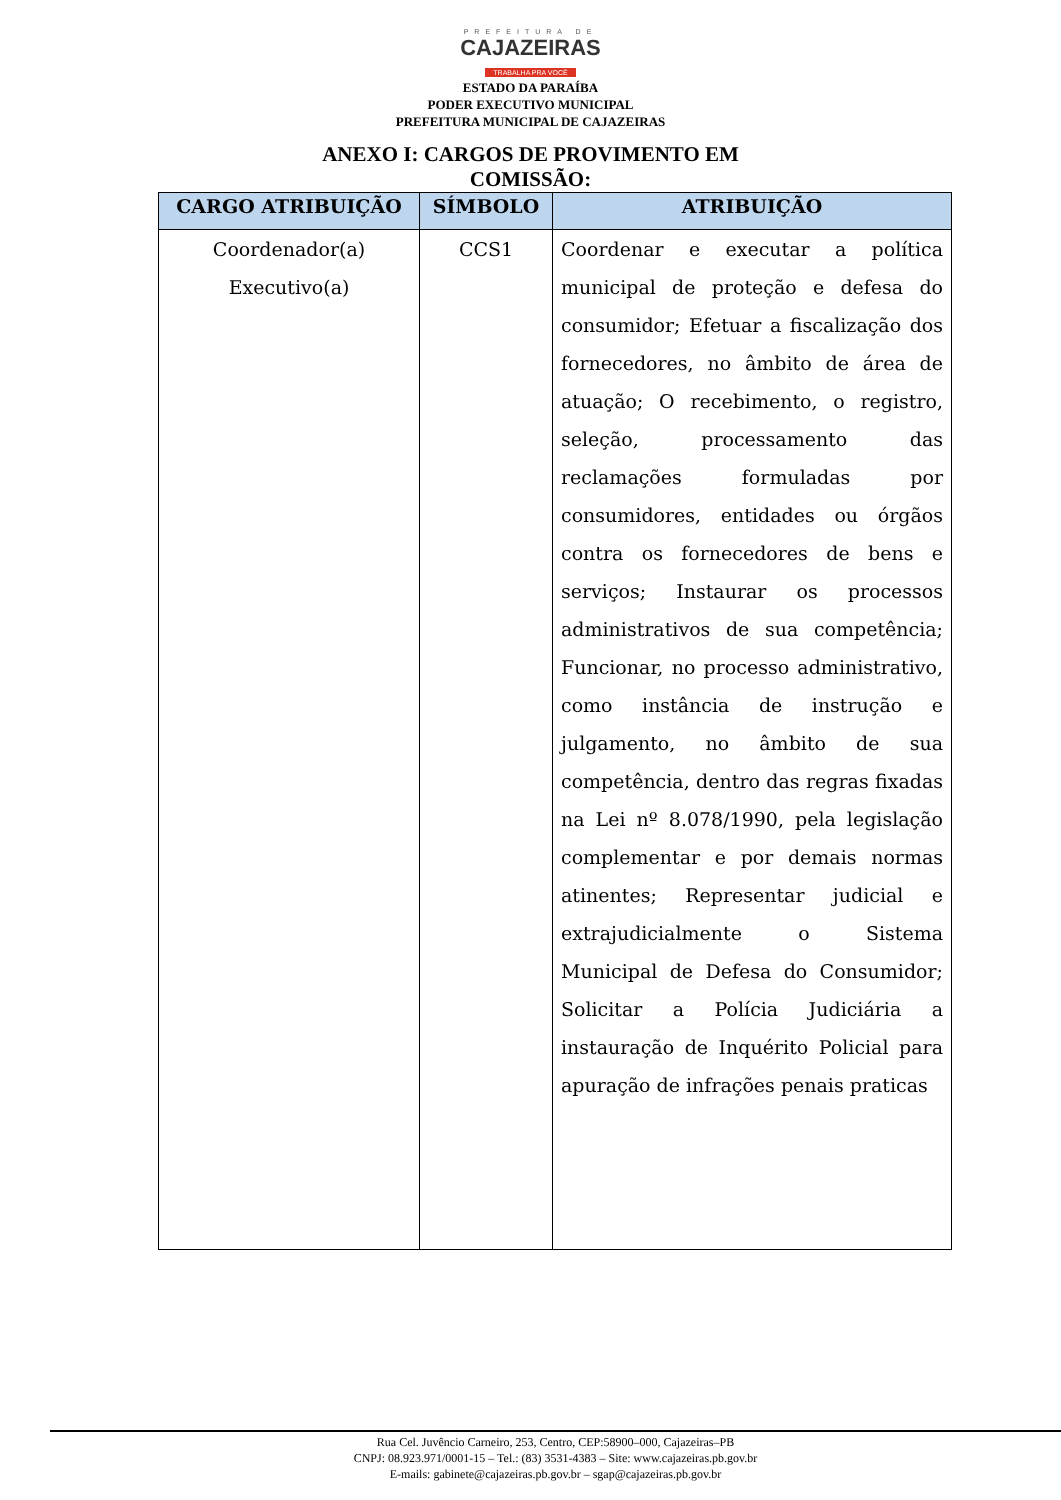PREFEITURA DE
CAJAZEIRAS
TRABALHA PRA VOCÊ
ESTADO DA PARAÍBA
PODER EXECUTIVO MUNICIPAL
PREFEITURA MUNICIPAL DE CAJAZEIRAS
ANEXO I: CARGOS DE PROVIMENTO EM
COMISSÃO:
| CARGO ATRIBUIÇÃO | SÍMBOLO | ATRIBUIÇÃO |
| --- | --- | --- |
| Coordenador(a) Executivo(a) | CCS1 | Coordenar e executar a política municipal de proteção e defesa do consumidor; Efetuar a fiscalização dos fornecedores, no âmbito de área de atuação; O recebimento, o registro, seleção, processamento das reclamações formuladas por consumidores, entidades ou órgãos contra os fornecedores de bens e serviços; Instaurar os processos administrativos de sua competência; Funcionar, no processo administrativo, como instância de instrução e julgamento, no âmbito de sua competência, dentro das regras fixadas na Lei nº 8.078/1990, pela legislação complementar e por demais normas atinentes; Representar judicial e extrajudicialmente o Sistema Municipal de Defesa do Consumidor; Solicitar a Polícia Judiciária a instauração de Inquérito Policial para apuração de infrações penais praticas |
Rua Cel. Juvêncio Carneiro, 253, Centro, CEP:58900–000, Cajazeiras–PB
CNPJ: 08.923.971/0001-15 – Tel.: (83) 3531-4383 – Site: www.cajazeiras.pb.gov.br
E-mails: gabinete@cajazeiras.pb.gov.br – sgap@cajazeiras.pb.gov.br